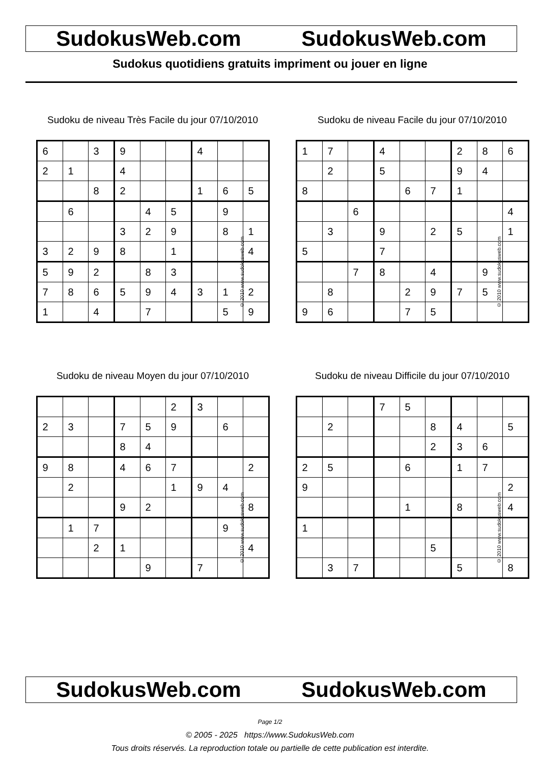SudokusWeb.com SudokusWeb.com
Sudokus quotidiens gratuits impriment ou jouer en ligne
Sudoku de niveau Très Facile du jour 07/10/2010
| 6 | | 3 | 9 | | | 4 | | |
| 2 | 1 | | 4 | | | | | |
| | | 8 | 2 | | | 1 | 6 | 5 |
| | 6 | | | 4 | 5 | | 9 | |
| | | | 3 | 2 | 9 | | 8 | 1 |
| 3 | 2 | 9 | 8 | | 1 | | | 4 |
| 5 | 9 | 2 | | 8 | 3 | | | |
| 7 | 8 | 6 | 5 | 9 | 4 | 3 | 1 | 2 |
| 1 | | 4 | | 7 | | | 5 | 9 |
© 2010 www.sudokusweb.com
Sudoku de niveau Facile du jour 07/10/2010
| 1 | 7 | | 4 | | | 2 | 8 | 6 |
| | 2 | | 5 | | | 9 | 4 | |
| 8 | | | | 6 | 7 | 1 | | |
| | | 6 | | | | | | 4 |
| | 3 | | 9 | | 2 | 5 | | 1 |
| 5 | | | 7 | | | | | |
| | | 7 | 8 | | 4 | | 9 | |
| | 8 | | | 2 | 9 | 7 | 5 | |
| 9 | 6 | | | 7 | 5 | | | |
© 2010 www.sudokusweb.com
Sudoku de niveau Moyen du jour 07/10/2010
| | | | | | 2 | 3 | | |
| 2 | 3 | | 7 | 5 | 9 | | 6 | |
| | | | 8 | 4 | | | | |
| 9 | 8 | | 4 | 6 | 7 | | | 2 |
| | 2 | | | | 1 | 9 | 4 | |
| | | | 9 | 2 | | | | 8 |
| | 1 | 7 | | | | | 9 | |
| | | 2 | 1 | | | | | 4 |
| | | | | 9 | | 7 | | |
© 2010 www.sudokusweb.com
Sudoku de niveau Difficile du jour 07/10/2010
| | | | 7 | 5 | | | | |
| | 2 | | | | 8 | 4 | | 5 |
| | | | | | 2 | 3 | 6 | |
| 2 | 5 | | | 6 | | 1 | 7 | |
| 9 | | | | | | | | 2 |
| | | | | 1 | | 8 | | 4 |
| 1 | | | | | | | | |
| | | | | | 5 | | | |
| | 3 | 7 | | | | 5 | | 8 |
© 2010 www.sudokusweb.com
SudokusWeb.com SudokusWeb.com
Page 1/2
© 2005 - 2025 https://www.SudokusWeb.com
Tous droits réservés. La reproduction totale ou partielle de cette publication est interdite.